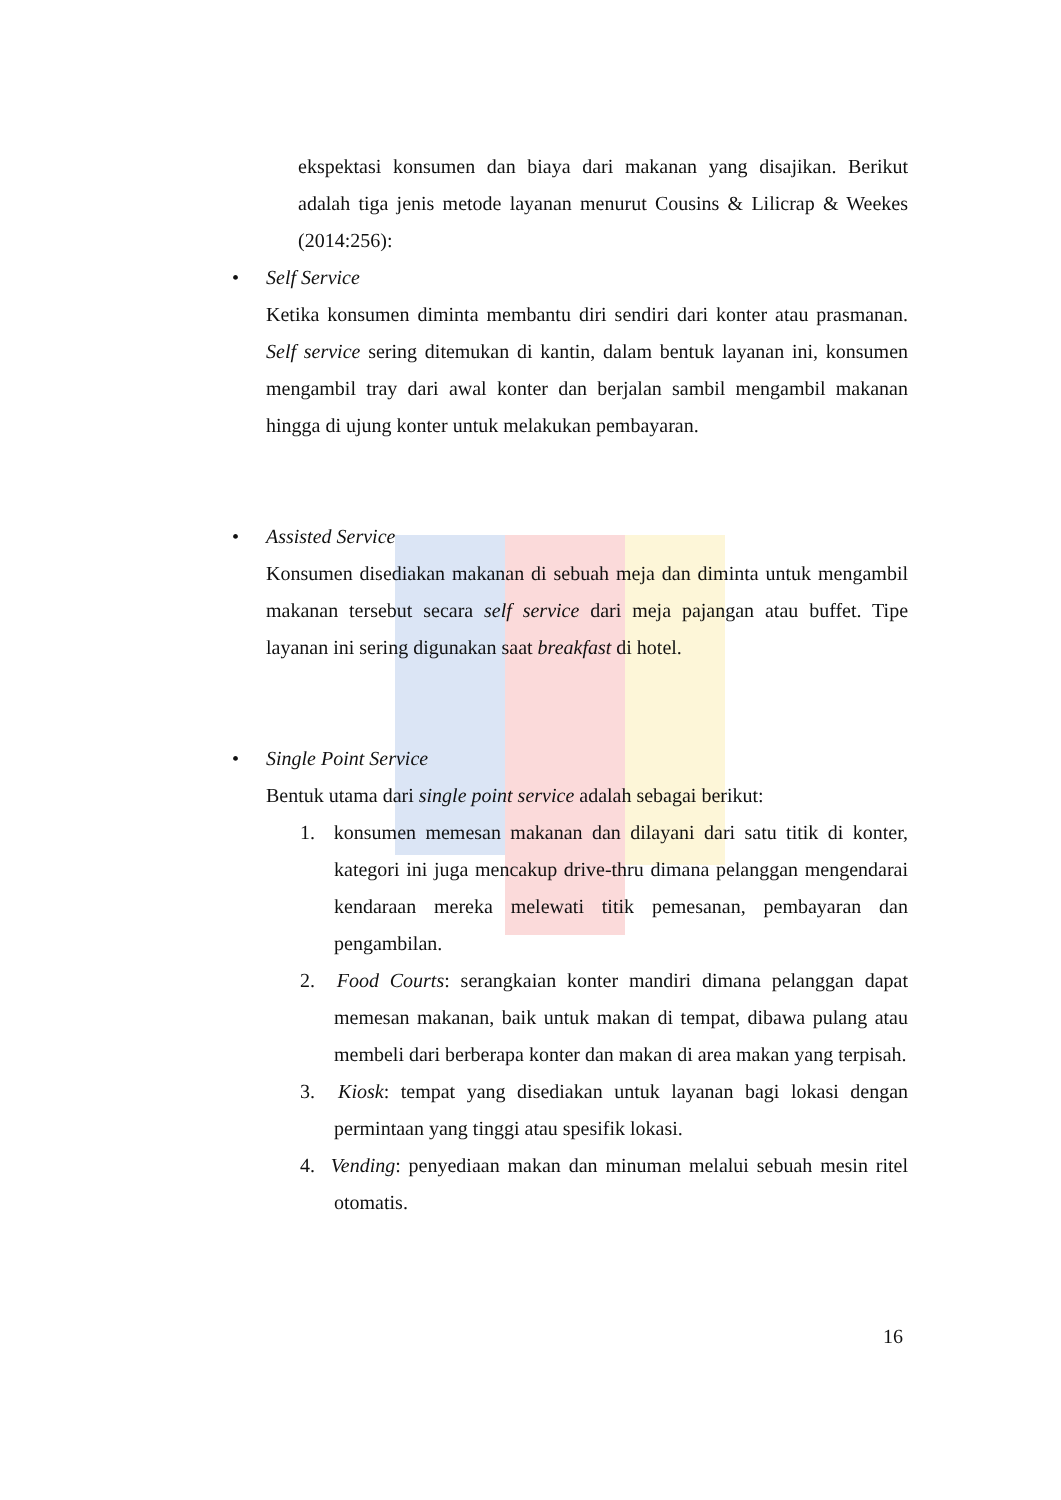ekspektasi konsumen dan biaya dari makanan yang disajikan. Berikut adalah tiga jenis metode layanan menurut Cousins & Lilicrap & Weekes (2014:256):
• Self Service
Ketika konsumen diminta membantu diri sendiri dari konter atau prasmanan. Self service sering ditemukan di kantin, dalam bentuk layanan ini, konsumen mengambil tray dari awal konter dan berjalan sambil mengambil makanan hingga di ujung konter untuk melakukan pembayaran.
• Assisted Service
Konsumen disediakan makanan di sebuah meja dan diminta untuk mengambil makanan tersebut secara self service dari meja pajangan atau buffet. Tipe layanan ini sering digunakan saat breakfast di hotel.
• Single Point Service
Bentuk utama dari single point service adalah sebagai berikut:
1. konsumen memesan makanan dan dilayani dari satu titik di konter, kategori ini juga mencakup drive-thru dimana pelanggan mengendarai kendaraan mereka melewati titik pemesanan, pembayaran dan pengambilan.
2. Food Courts: serangkaian konter mandiri dimana pelanggan dapat memesan makanan, baik untuk makan di tempat, dibawa pulang atau membeli dari berberapa konter dan makan di area makan yang terpisah.
3. Kiosk: tempat yang disediakan untuk layanan bagi lokasi dengan permintaan yang tinggi atau spesifik lokasi.
4. Vending: penyediaan makan dan minuman melalui sebuah mesin ritel otomatis.
16